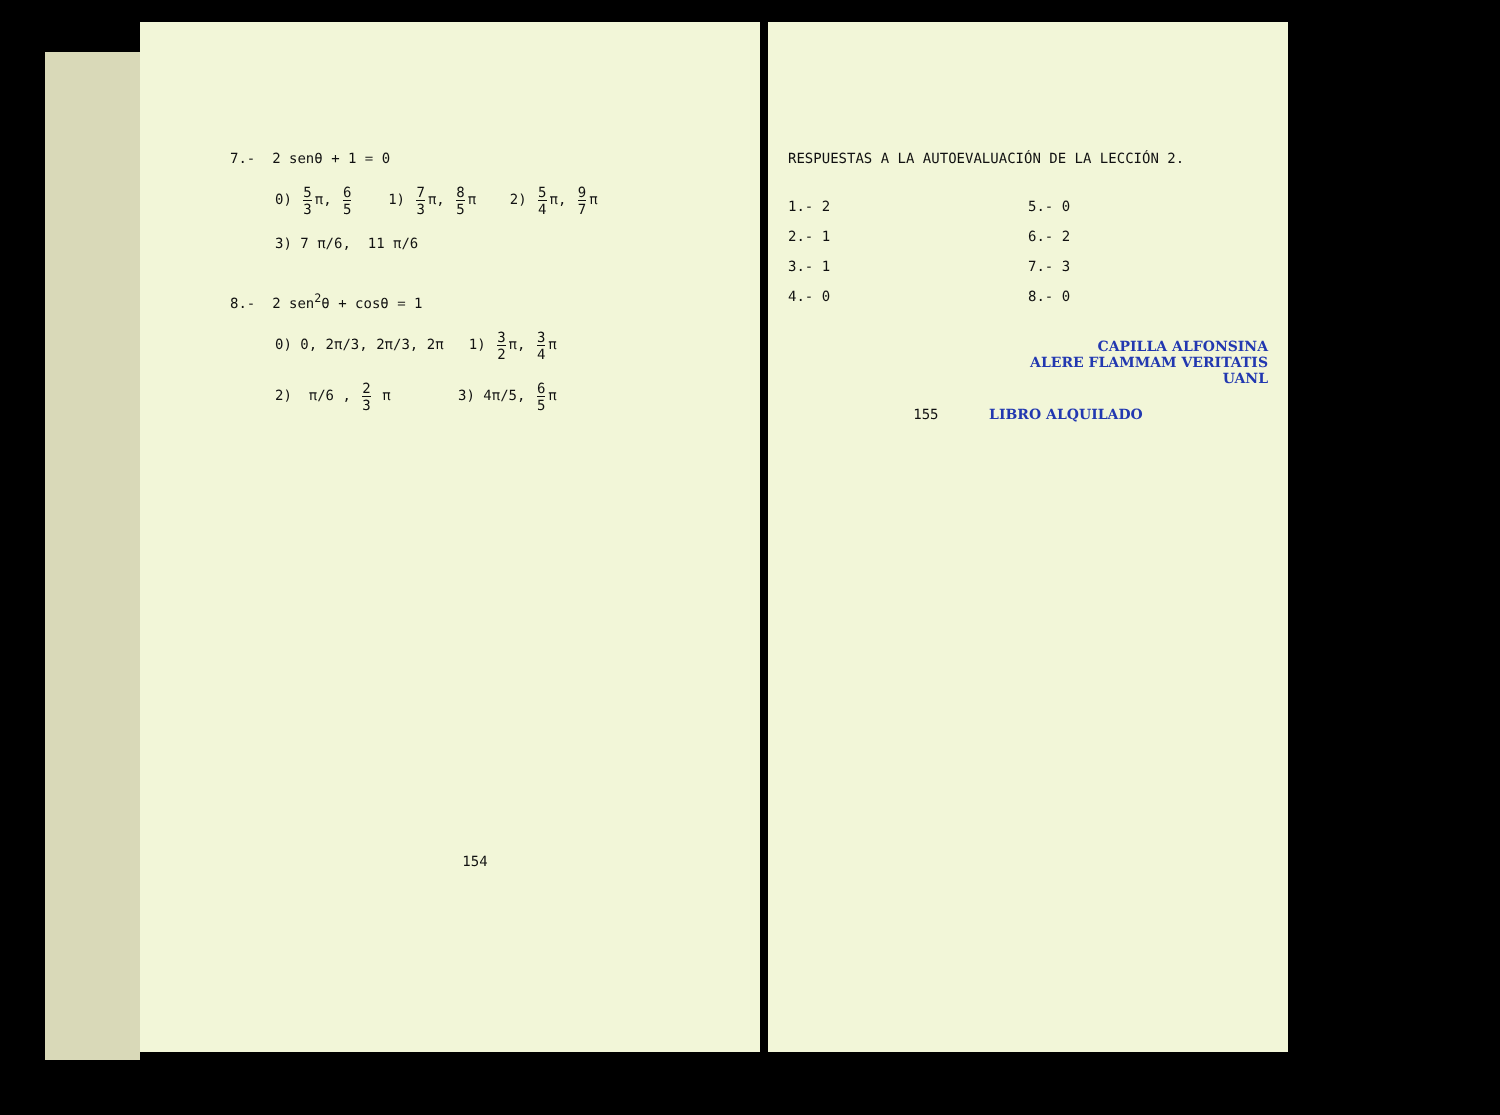7.- 2 senθ + 1 = 0
0) 5 3 π, 6 5 1) 7 3 π, 8 5 π 2) 5 4 π, 9 7 π
3) 7 π/6, 11 π/6
8.- 2 sen<sup>2</sup>θ + cosθ = 1
0) 0, 2π/3, 2π/3, 2π 1) 3 2 π, 3 4 π
2) π/6 , 2 3 π 3) 4π/5, 6 5 π
154
RESPUESTAS A LA AUTOEVALUACIÓN DE LA LECCIÓN 2.
1.- 2
2.- 1
3.- 1
4.- 0
5.- 0
6.- 2
7.- 3
8.- 0
CAPILLA ALFONSINA
ALERE FLAMMAM VERITATIS
UANL
155 LIBRO ALQUILADO